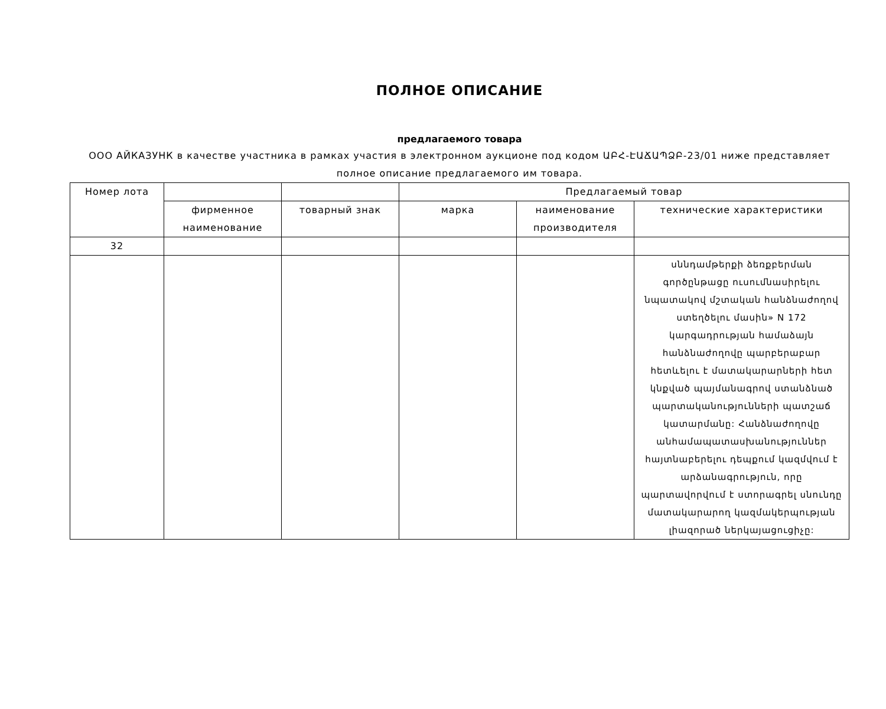ПОЛНОЕ ОПИСАНИЕ
предлагаемого товара
ООО АЙКАЗУНК в качестве участника в рамках участия в электронном аукционе под кодом ԱԲՀ-ԷԱՃԱՊՁԲ-23/01 ниже представляет полное описание предлагаемого им товара.
| Номер лота | | | Предлагаемый товар | | |
| --- | --- | --- | --- | --- | --- |
| | фирменное наименование | товарный знак | марка | наименование производителя | технические характеристики |
| 32 | | | | | |
| | | | | | սննդամթերքի ձեռքբերման գործընթացը ուսումնասիրելու նպատակով մշտական հանձնաժողով ստեղծելու մասին» N 172 կարգադրության համաձայն հանձնաժողովը պարբերաբար հետևելու է մատակարարների հետ կնքված պայմանագրով ստանձնած պարտականությունների պատշաճ կատարմանը: Հանձնաժողովը անհամապատասխանություններ հայտնաբերելու դեպքում կազմվում է արձանագրություն, որը պարտավորվում է ստորագրել սնունդը մատակարարող կազմակերպության լիազորած ներկայացուցիչը: |